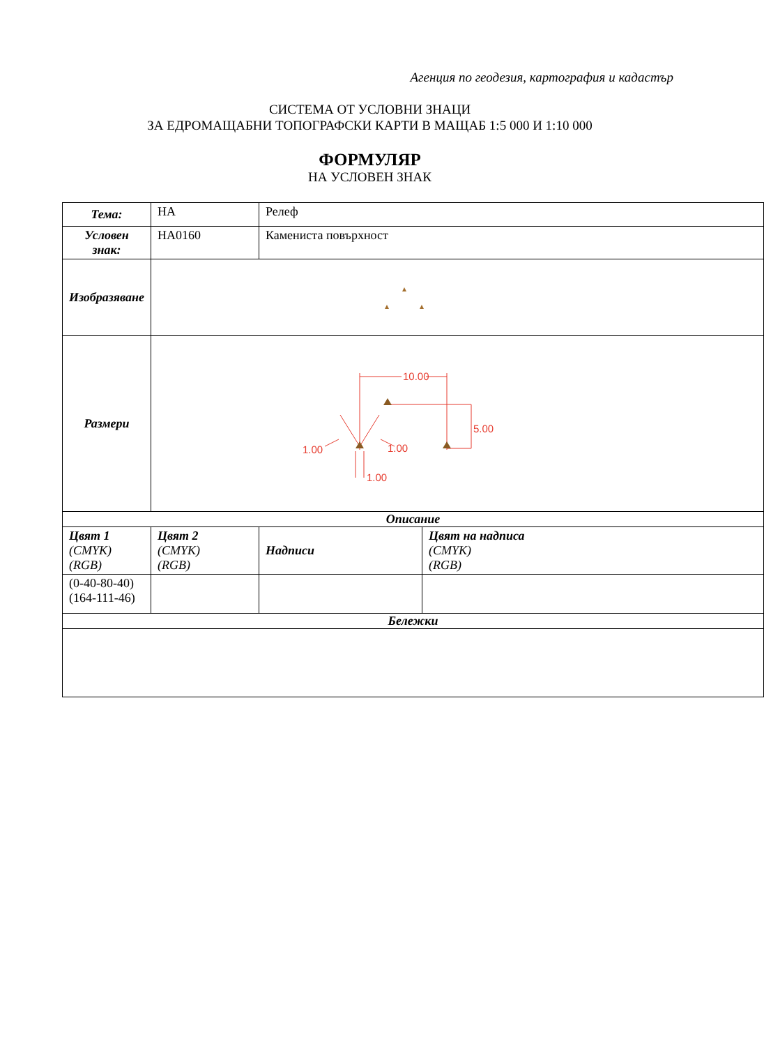Агенция по геодезия, картография и кадастър
СИСТЕМА ОТ УСЛОВНИ ЗНАЦИ
ЗА ЕДРОМАЩАБНИ ТОПОГРАФСКИ КАРТИ В МАЩАБ 1:5 000 И 1:10 000
ФОРМУЛЯР
НА УСЛОВЕН ЗНАК
| Тема: | НА | Релеф | |
| Условен знак: | НА0160 | Камениста повърхност | |
| Изобразяване | | | |
| Размери | 10.00 5.00 1.00 1.00 1.00 | | |
| Описание | | | |
| Цвят 1 (CMYK) (RGB) | Цвят 2 (CMYK) (RGB) | Надписи | Цвят на надписа (CMYK) (RGB) |
| (0-40-80-40) (164-111-46) | | | |
| Бележки | | | |